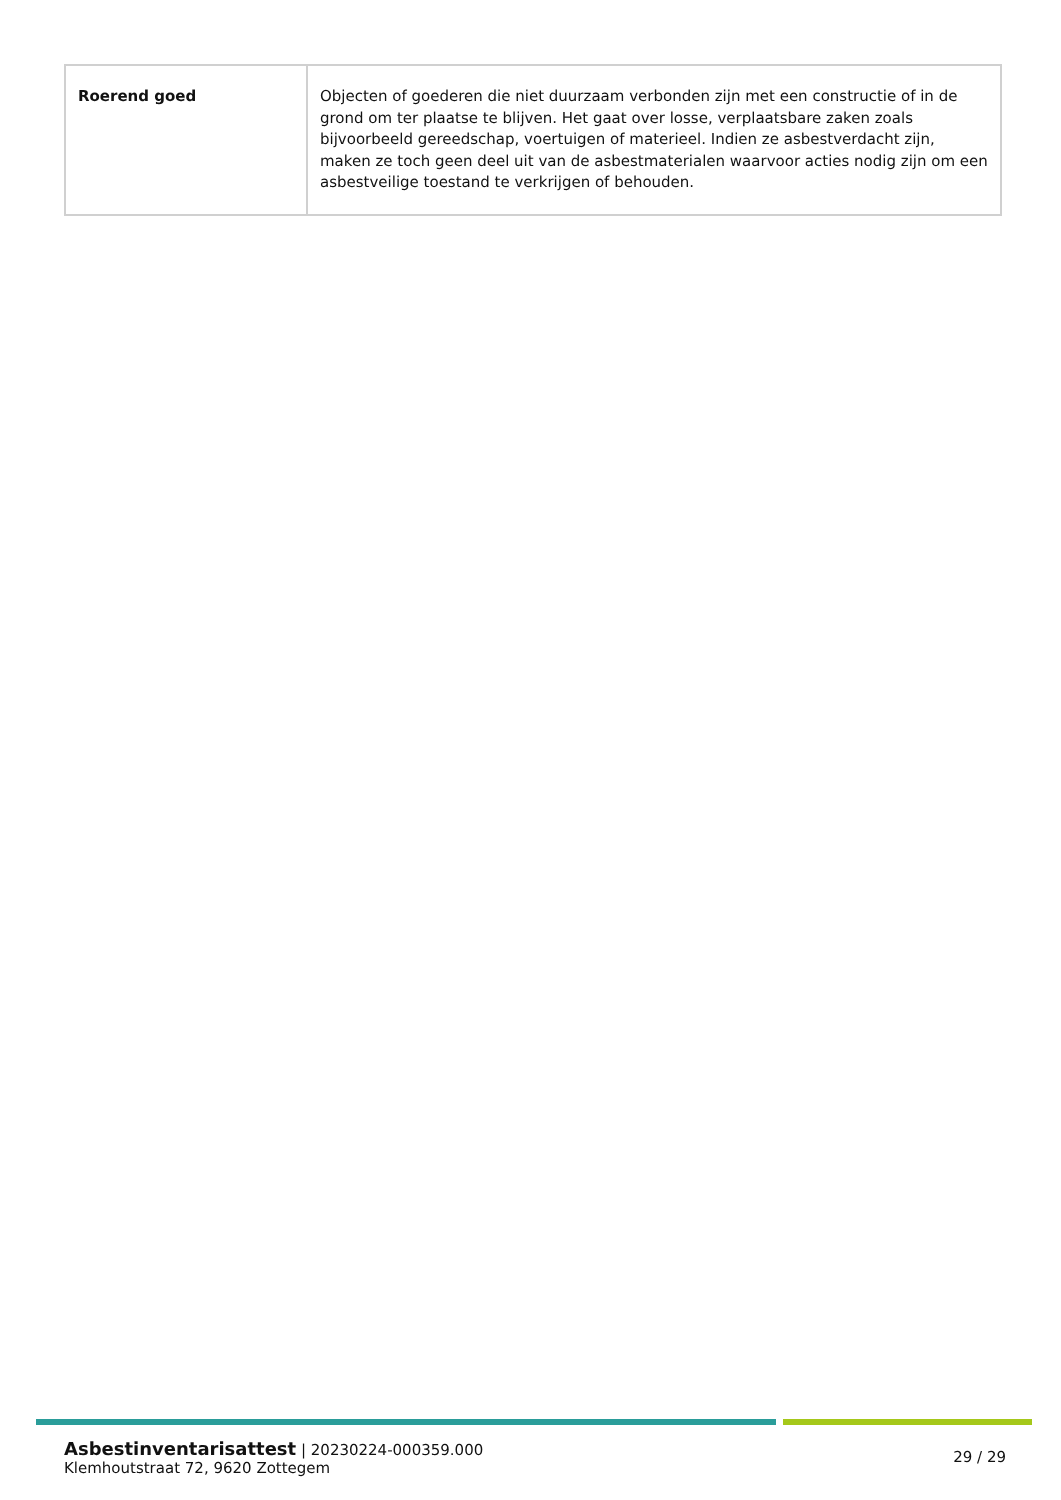| Roerend goed | Objecten of goederen die niet duurzaam verbonden zijn met een constructie of in de grond om ter plaatse te blijven. Het gaat over losse, verplaatsbare zaken zoals bijvoorbeeld gereedschap, voertuigen of materieel. Indien ze asbestverdacht zijn, maken ze toch geen deel uit van de asbestmaterialen waarvoor acties nodig zijn om een asbestveilige toestand te verkrijgen of behouden. |
Asbestinventarisattest | 20230224-000359.000
Klemhoutstraat 72, 9620 Zottegem
29 / 29